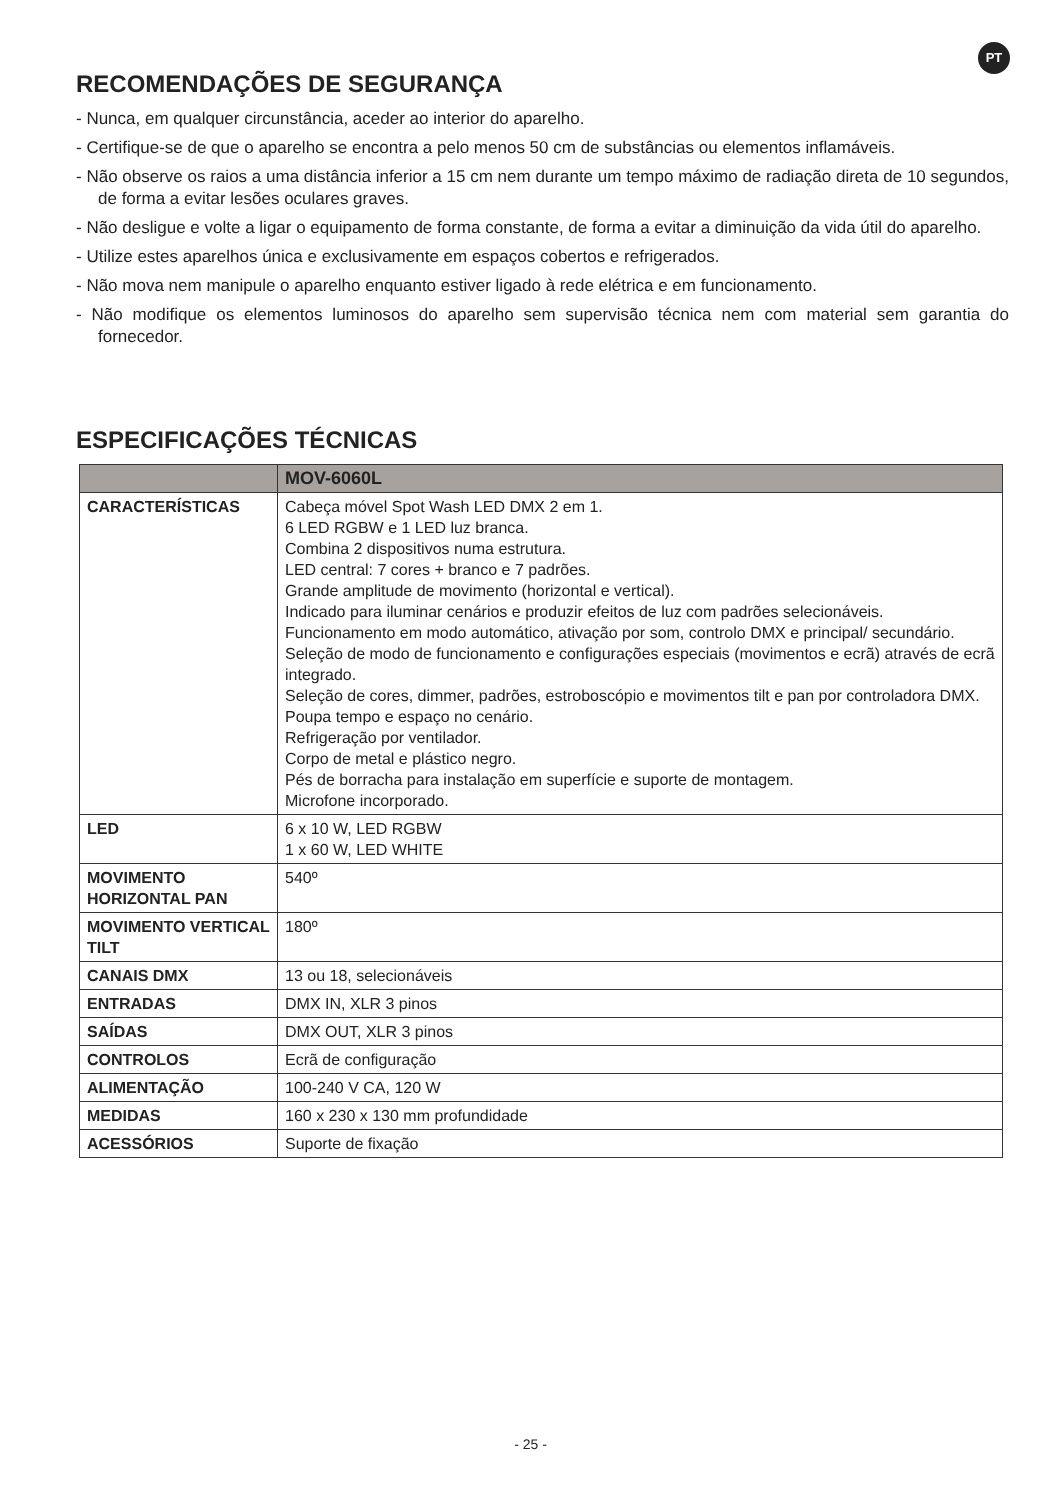PT
RECOMENDAÇÕES DE SEGURANÇA
- Nunca, em qualquer circunstância, aceder ao interior do aparelho.
- Certifique-se de que o aparelho se encontra a pelo menos 50 cm de substâncias ou elementos inflamáveis.
- Não observe os raios a uma distância inferior a 15 cm nem durante um tempo máximo de radiação direta de 10 segundos, de forma a evitar lesões oculares graves.
- Não desligue e volte a ligar o equipamento de forma constante, de forma a evitar a diminuição da vida útil do aparelho.
- Utilize estes aparelhos única e exclusivamente em espaços cobertos e refrigerados.
- Não mova nem manipule o aparelho enquanto estiver ligado à rede elétrica e em funcionamento.
- Não modifique os elementos luminosos do aparelho sem supervisão técnica nem com material sem garantia do fornecedor.
ESPECIFICAÇÕES TÉCNICAS
| | MOV-6060L |
| --- | --- |
| CARACTERÍSTICAS | Cabeça móvel Spot Wash LED DMX 2 em 1. 6 LED RGBW e 1 LED luz branca. Combina 2 dispositivos numa estrutura. LED central: 7 cores + branco e 7 padrões. Grande amplitude de movimento (horizontal e vertical). Indicado para iluminar cenários e produzir efeitos de luz com padrões selecionáveis. Funcionamento em modo automático, ativação por som, controlo DMX e principal/ secundário. Seleção de modo de funcionamento e configurações especiais (movimentos e ecrã) através de ecrã integrado. Seleção de cores, dimmer, padrões, estroboscópio e movimentos tilt e pan por controladora DMX. Poupa tempo e espaço no cenário. Refrigeração por ventilador. Corpo de metal e plástico negro. Pés de borracha para instalação em superfície e suporte de montagem. Microfone incorporado. |
| LED | 6 x 10 W, LED RGBW 1 x 60 W, LED WHITE |
| MOVIMENTO HORIZONTAL PAN | 540º |
| MOVIMENTO VERTICAL TILT | 180º |
| CANAIS DMX | 13 ou 18, selecionáveis |
| ENTRADAS | DMX IN, XLR 3 pinos |
| SAÍDAS | DMX OUT, XLR 3 pinos |
| CONTROLOS | Ecrã de configuração |
| ALIMENTAÇÃO | 100-240 V CA, 120 W |
| MEDIDAS | 160 x 230 x 130 mm profundidade |
| ACESSÓRIOS | Suporte de fixação |
- 25 -